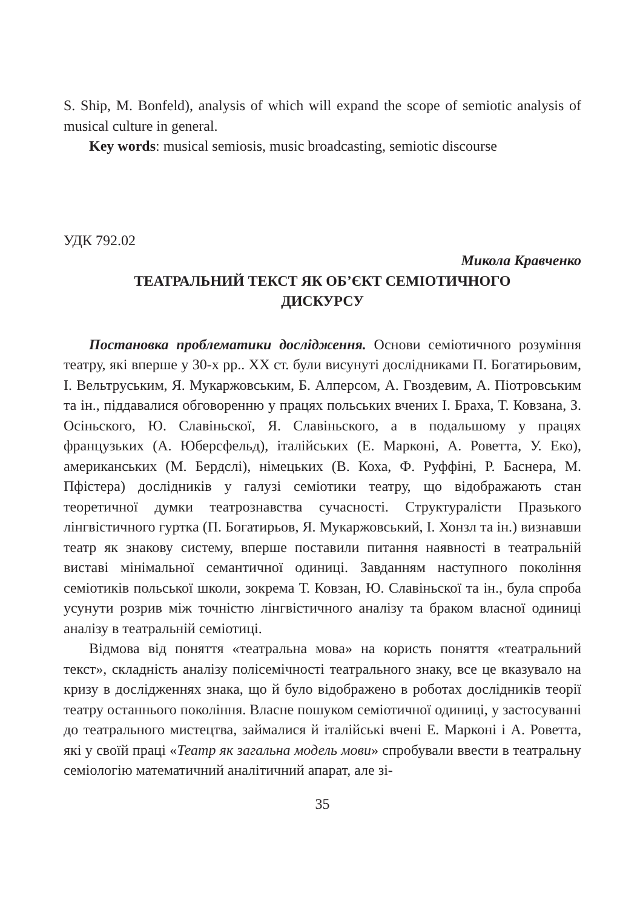S. Ship, M. Bonfeld), analysis of which will expand the scope of semiotic analysis of musical culture in general.
Key words: musical semiosis, music broadcasting, semiotic discourse
УДК 792.02
Микола Кравченко
ТЕАТРАЛЬНИЙ ТЕКСТ ЯК ОБ’ЄКТ СЕМІОТИЧНОГО
ДИСКУРСУ
Постановка проблематики дослідження. Основи семіотичного розуміння театру, які вперше у 30-х рр.. XX ст. були висунуті дослідниками П. Богатирьовим, І. Вельтруським, Я. Мукаржовським, Б. Алперсом, А. Гвоздевим, А. Піотровським та ін., піддавалися обговоренню у працях польських вчених І. Браха, Т. Ковзана, З. Осіньского, Ю. Славіньскої, Я. Славіньского, а в подальшому у працях французьких (А. Юберсфельд), італійських (Е. Марконі, А. Роветта, У. Еко), американських (М. Бердслі), німецьких (В. Коха, Ф. Руффіні, Р. Баснера, М. Пфістера) дослідників у галузі семіотики театру, що відображають стан теоретичної думки театрознавства сучасності. Структуралісти Празького лінгвістичного гуртка (П. Богатирьов, Я. Мукаржовський, І. Хонзл та ін.) визнавши театр як знакову систему, вперше поставили питання наявності в театральній виставі мінімальної семантичної одиниці. Завданням наступного покоління семіотиків польської школи, зокрема Т. Ковзан, Ю. Славіньскої та ін., була спроба усунути розрив між точністю лінгвістичного аналізу та браком власної одиниці аналізу в театральній семіотиці.
Відмова від поняття «театральна мова» на користь поняття «театральний текст», складність аналізу полісемічності театрального знаку, все це вказувало на кризу в дослідженнях знака, що й було відображено в роботах дослідників теорії театру останнього покоління. Власне пошуком семіотичної одиниці, у застосуванні до театрального мистецтва, займалися й італійські вчені Е. Марконі і А. Роветта, які у своїй праці «Театр як загальна модель мови» спробували ввести в театральну семіологію математичний аналітичний апарат, але зі-
35